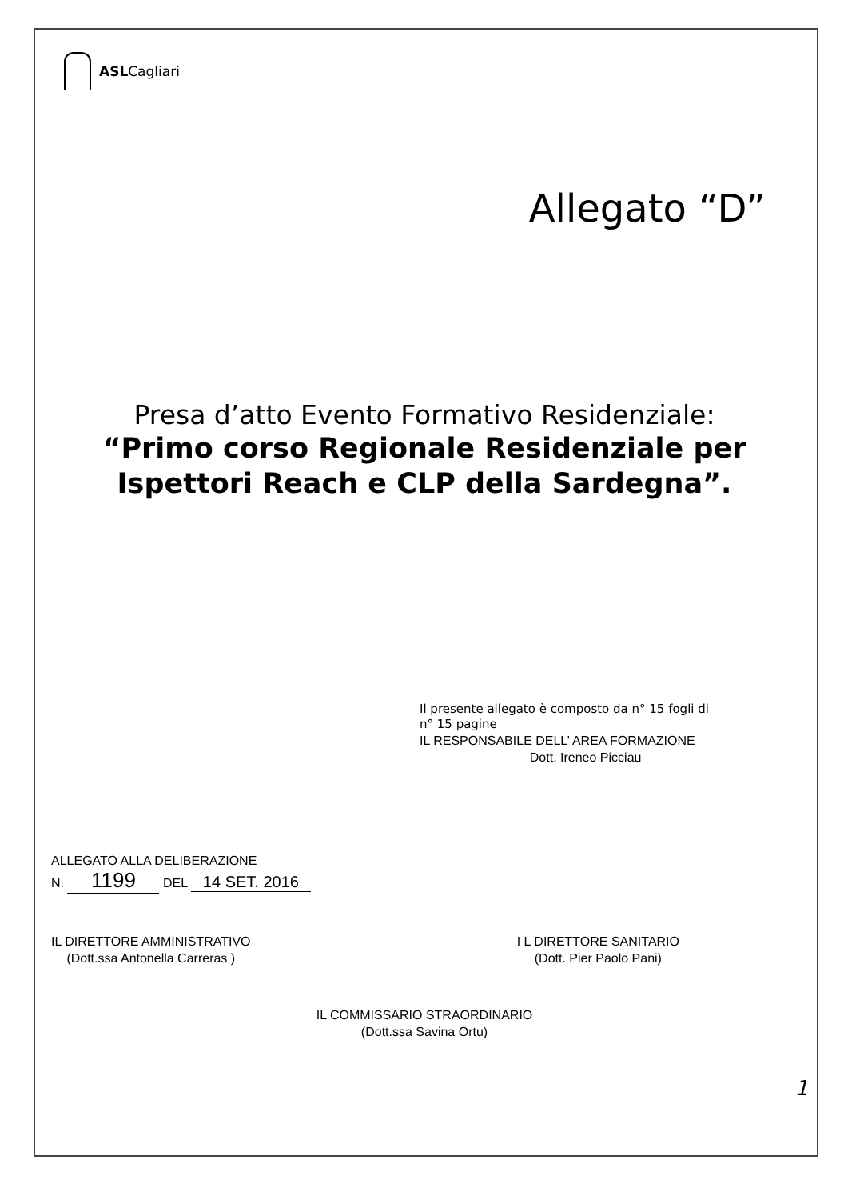ASLCagliari
Allegato “D”
Presa d’atto Evento Formativo Residenziale:
“Primo corso Regionale Residenziale per
Ispettori Reach e CLP della Sardegna”.
Il presente allegato è composto da n° 15 fogli di
n° 15 pagine
IL RESPONSABILE DELL’ AREA FORMAZIONE
Dott. Ireneo Picciau
ALLEGATO ALLA DELIBERAZIONE
N. 1199 DEL 14 SET. 2016
IL DIRETTORE AMMINISTRATIVO
(Dott.ssa Antonella Carreras )
I L DIRETTORE SANITARIO
(Dott. Pier Paolo Pani)
IL COMMISSARIO STRAORDINARIO
(Dott.ssa Savina Ortu)
1